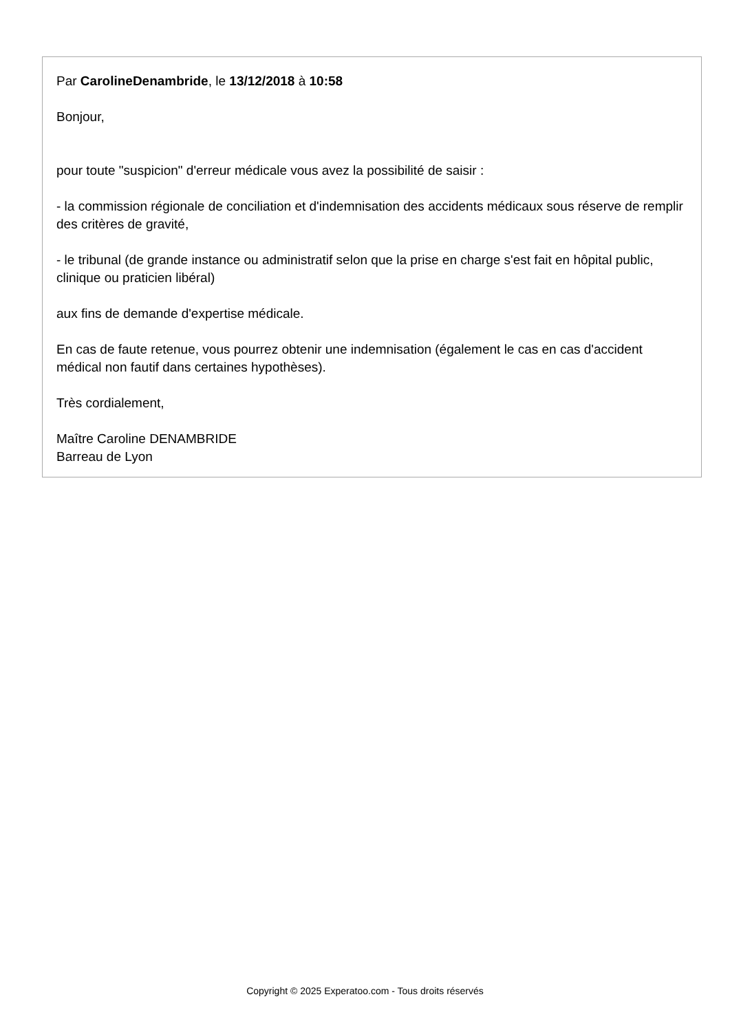Par CarolineDenambride, le 13/12/2018 à 10:58
Bonjour,
pour toute "suspicion" d'erreur médicale vous avez la possibilité de saisir :
- la commission régionale de conciliation et d'indemnisation des accidents médicaux sous réserve de remplir des critères de gravité,
- le tribunal (de grande instance ou administratif selon que la prise en charge s'est fait en hôpital public, clinique ou praticien libéral)
aux fins de demande d'expertise médicale.
En cas de faute retenue, vous pourrez obtenir une indemnisation (également le cas en cas d'accident médical non fautif dans certaines hypothèses).
Très cordialement,
Maître Caroline DENAMBRIDE
Barreau de Lyon
Copyright © 2025 Experatoo.com - Tous droits réservés